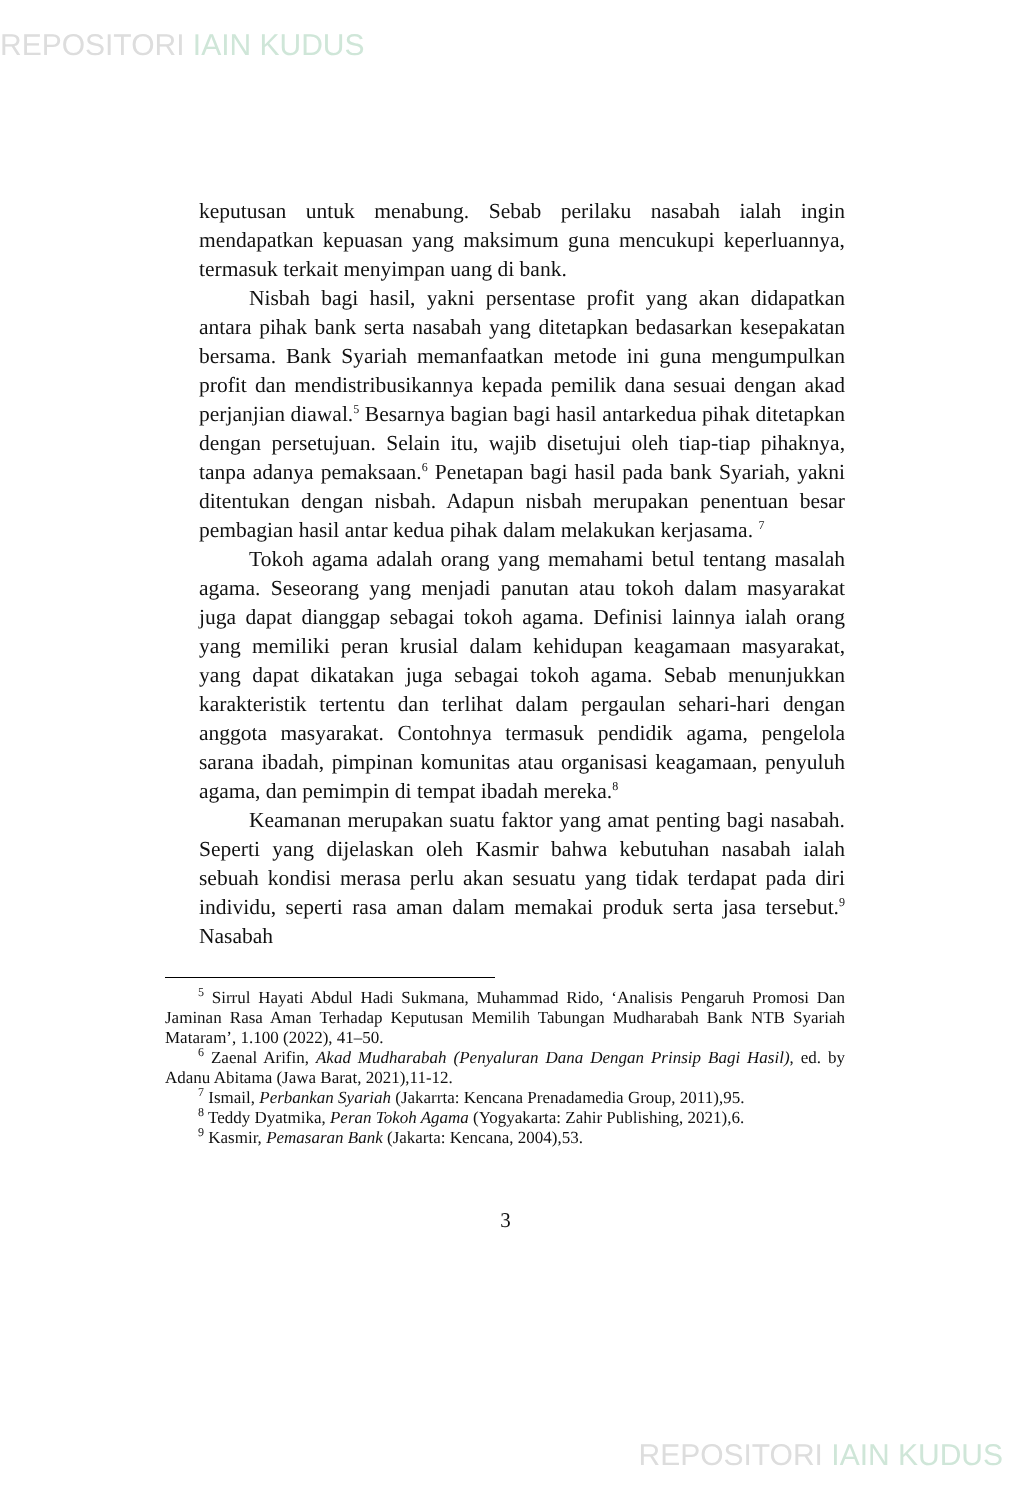REPOSITORI IAIN KUDUS
keputusan untuk menabung. Sebab perilaku nasabah ialah ingin mendapatkan kepuasan yang maksimum guna mencukupi keperluannya, termasuk terkait menyimpan uang di bank.
Nisbah bagi hasil, yakni persentase profit yang akan didapatkan antara pihak bank serta nasabah yang ditetapkan bedasarkan kesepakatan bersama. Bank Syariah memanfaatkan metode ini guna mengumpulkan profit dan mendistribusikannya kepada pemilik dana sesuai dengan akad perjanjian diawal.<sup>5</sup> Besarnya bagian bagi hasil antarkedua pihak ditetapkan dengan persetujuan. Selain itu, wajib disetujui oleh tiap-tiap pihaknya, tanpa adanya pemaksaan.<sup>6</sup> Penetapan bagi hasil pada bank Syariah, yakni ditentukan dengan nisbah. Adapun nisbah merupakan penentuan besar pembagian hasil antar kedua pihak dalam melakukan kerjasama. <sup>7</sup>
Tokoh agama adalah orang yang memahami betul tentang masalah agama. Seseorang yang menjadi panutan atau tokoh dalam masyarakat juga dapat dianggap sebagai tokoh agama. Definisi lainnya ialah orang yang memiliki peran krusial dalam kehidupan keagamaan masyarakat, yang dapat dikatakan juga sebagai tokoh agama. Sebab menunjukkan karakteristik tertentu dan terlihat dalam pergaulan sehari-hari dengan anggota masyarakat. Contohnya termasuk pendidik agama, pengelola sarana ibadah, pimpinan komunitas atau organisasi keagamaan, penyuluh agama, dan pemimpin di tempat ibadah mereka.<sup>8</sup>
Keamanan merupakan suatu faktor yang amat penting bagi nasabah. Seperti yang dijelaskan oleh Kasmir bahwa kebutuhan nasabah ialah sebuah kondisi merasa perlu akan sesuatu yang tidak terdapat pada diri individu, seperti rasa aman dalam memakai produk serta jasa tersebut.<sup>9</sup> Nasabah
<sup>5</sup> Sirrul Hayati Abdul Hadi Sukmana, Muhammad Rido, ‘Analisis Pengaruh Promosi Dan Jaminan Rasa Aman Terhadap Keputusan Memilih Tabungan Mudharabah Bank NTB Syariah Mataram’, 1.100 (2022), 41–50.
<sup>6</sup> Zaenal Arifin, Akad Mudharabah (Penyaluran Dana Dengan Prinsip Bagi Hasil), ed. by Adanu Abitama (Jawa Barat, 2021),11-12.
<sup>7</sup> Ismail, Perbankan Syariah (Jakarrta: Kencana Prenadamedia Group, 2011),95.
<sup>8</sup> Teddy Dyatmika, Peran Tokoh Agama (Yogyakarta: Zahir Publishing, 2021),6.
<sup>9</sup> Kasmir, Pemasaran Bank (Jakarta: Kencana, 2004),53.
3
REPOSITORI IAIN KUDUS